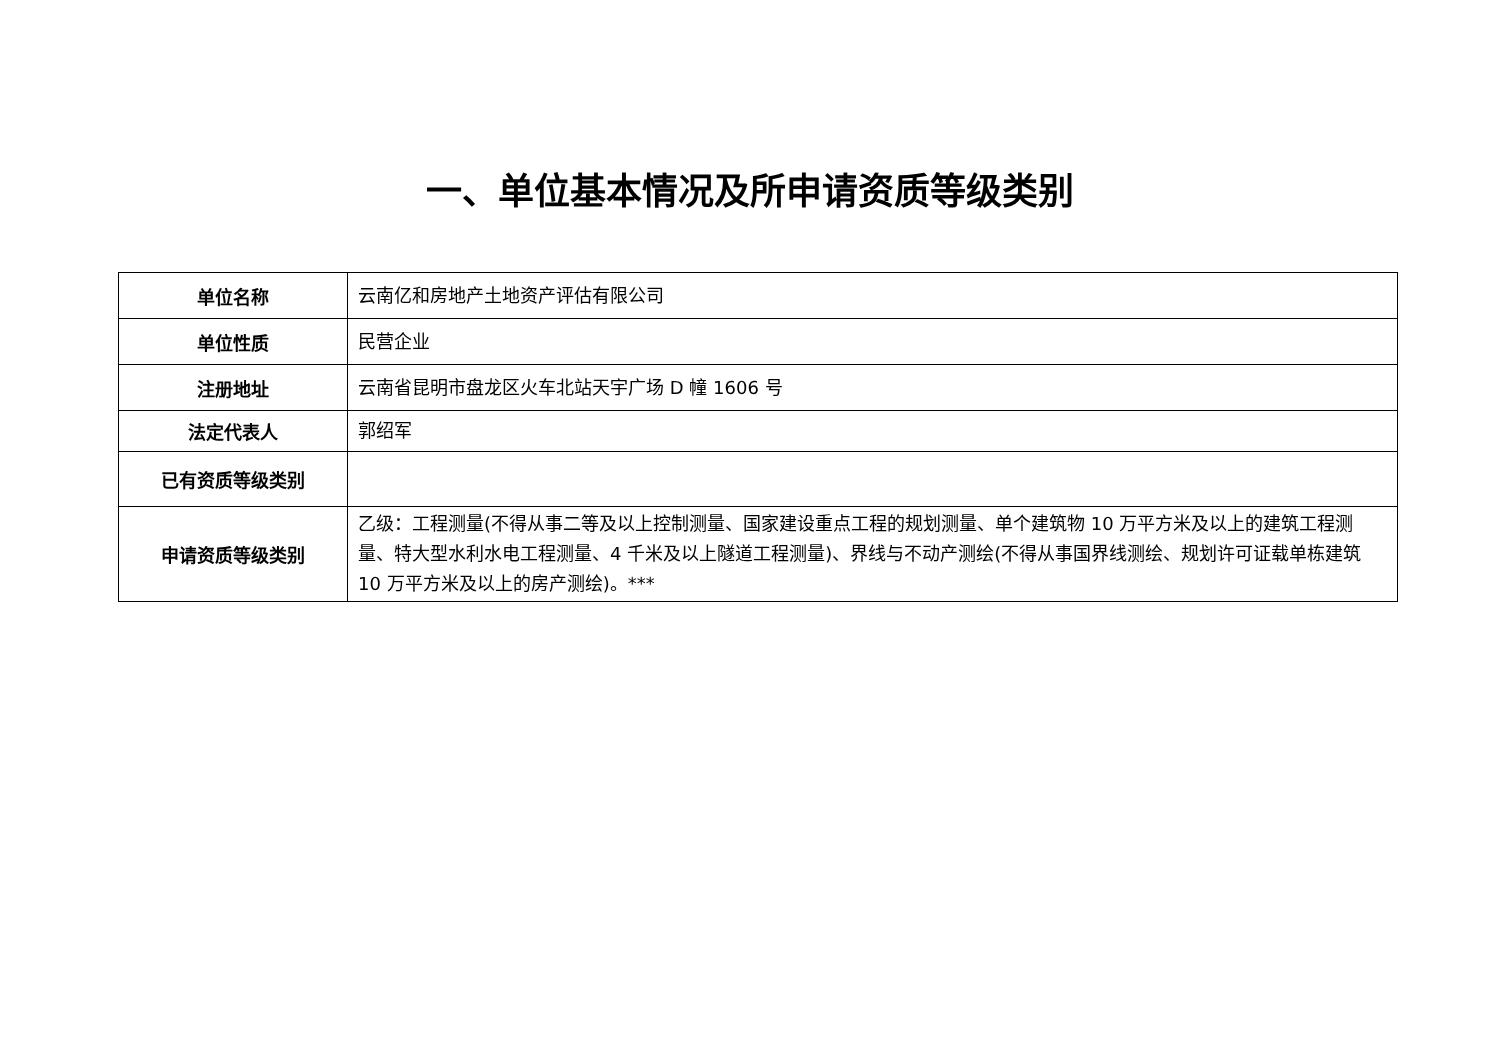一、单位基本情况及所申请资质等级类别
| 单位名称 | 云南亿和房地产土地资产评估有限公司 |
| 单位性质 | 民营企业 |
| 注册地址 | 云南省昆明市盘龙区火车北站天宇广场 D 幢 1606 号 |
| 法定代表人 | 郭绍军 |
| 已有资质等级类别 | |
| 申请资质等级类别 | 乙级：工程测量(不得从事二等及以上控制测量、国家建设重点工程的规划测量、单个建筑物 10 万平方米及以上的建筑工程测量、特大型水利水电工程测量、4 千米及以上隧道工程测量)、界线与不动产测绘(不得从事国界线测绘、规划许可证载单栋建筑 10 万平方米及以上的房产测绘)。*** |